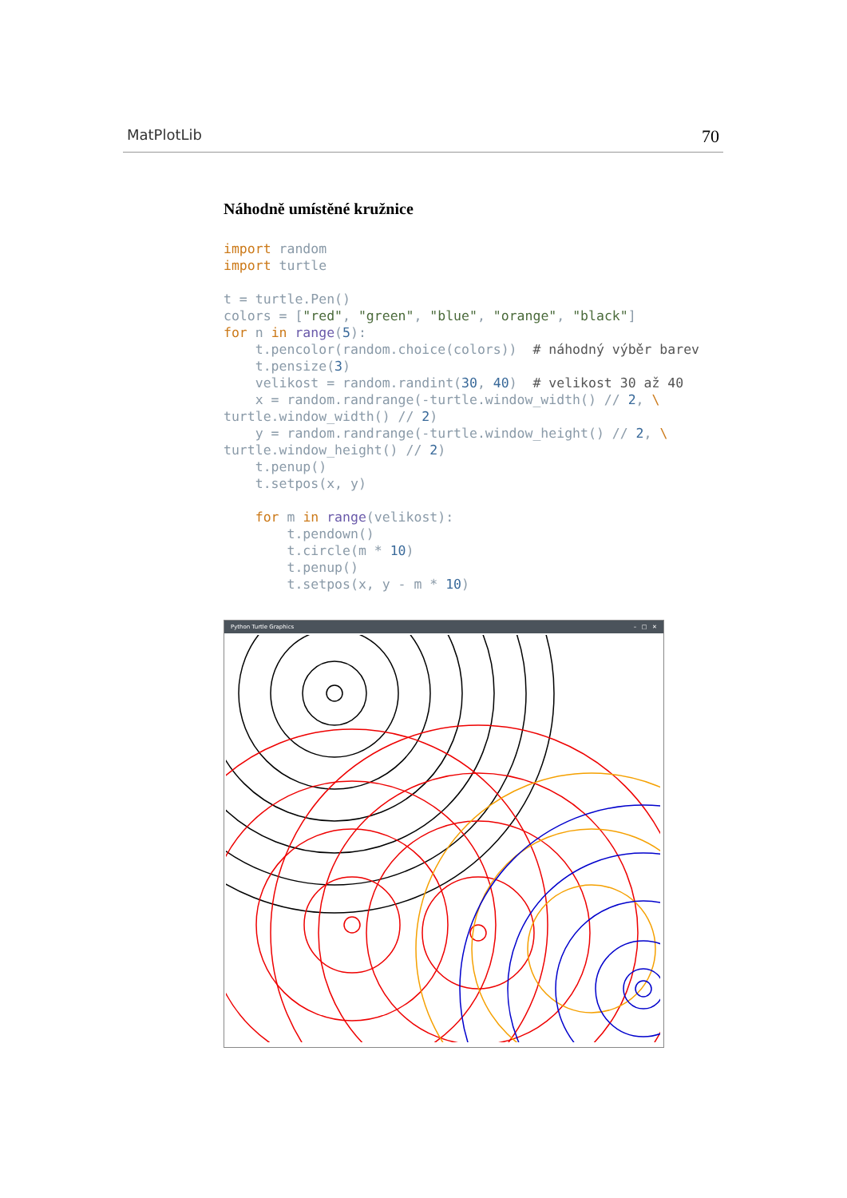MatPlotLib 70
Náhodně umístěné kružnice
import random
import turtle

t = turtle.Pen()
colors = ["red", "green", "blue", "orange", "black"]
for n in range(5):
    t.pencolor(random.choice(colors))  # náhodný výběr barev
    t.pensize(3)
    velikost = random.randint(30, 40)  # velikost 30 až 40
    x = random.randrange(-turtle.window_width() // 2, \
turtle.window_width() // 2)
    y = random.randrange(-turtle.window_height() // 2, \
turtle.window_height() // 2)
    t.penup()
    t.setpos(x, y)

    for m in range(velikost):
        t.pendown()
        t.circle(m * 10)
        t.penup()
        t.setpos(x, y - m * 10)
Python Turtle Graphics – □ ✕